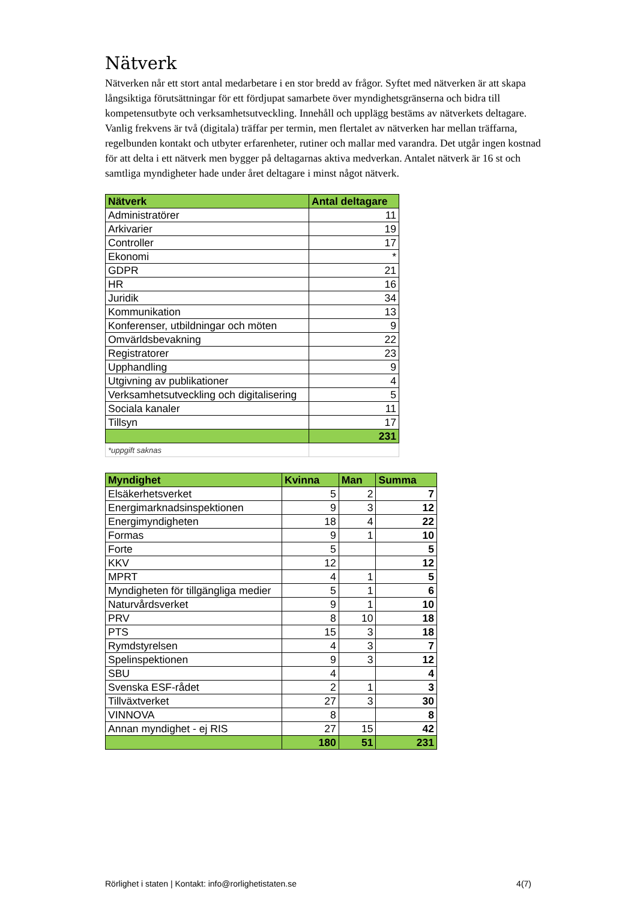Nätverk
Nätverken når ett stort antal medarbetare i en stor bredd av frågor. Syftet med nätverken är att skapa långsiktiga förutsättningar för ett fördjupat samarbete över myndighetsgränserna och bidra till kompetensutbyte och verksamhetsutveckling. Innehåll och upplägg bestäms av nätverkets deltagare. Vanlig frekvens är två (digitala) träffar per termin, men flertalet av nätverken har mellan träffarna, regelbunden kontakt och utbyter erfarenheter, rutiner och mallar med varandra. Det utgår ingen kostnad för att delta i ett nätverk men bygger på deltagarnas aktiva medverkan. Antalet nätverk är 16 st och samtliga myndigheter hade under året deltagare i minst något nätverk.
| Nätverk | Antal deltagare |
| --- | --- |
| Administratörer | 11 |
| Arkivarier | 19 |
| Controller | 17 |
| Ekonomi | * |
| GDPR | 21 |
| HR | 16 |
| Juridik | 34 |
| Kommunikation | 13 |
| Konferenser, utbildningar och möten | 9 |
| Omvärldsbevakning | 22 |
| Registratorer | 23 |
| Upphandling | 9 |
| Utgivning av publikationer | 4 |
| Verksamhetsutveckling och digitalisering | 5 |
| Sociala kanaler | 11 |
| Tillsyn | 17 |
| | 231 |
| *uppgift saknas | |
| Myndighet | Kvinna | Man | Summa |
| --- | --- | --- | --- |
| Elsäkerhetsverket | 5 | 2 | 7 |
| Energimarknadsinspektionen | 9 | 3 | 12 |
| Energimyndigheten | 18 | 4 | 22 |
| Formas | 9 | 1 | 10 |
| Forte | 5 | | 5 |
| KKV | 12 | | 12 |
| MPRT | 4 | 1 | 5 |
| Myndigheten för tillgängliga medier | 5 | 1 | 6 |
| Naturvårdsverket | 9 | 1 | 10 |
| PRV | 8 | 10 | 18 |
| PTS | 15 | 3 | 18 |
| Rymdstyrelsen | 4 | 3 | 7 |
| Spelinspektionen | 9 | 3 | 12 |
| SBU | 4 | | 4 |
| Svenska ESF-rådet | 2 | 1 | 3 |
| Tillväxtverket | 27 | 3 | 30 |
| VINNOVA | 8 | | 8 |
| Annan myndighet - ej RIS | 27 | 15 | 42 |
| | 180 | 51 | 231 |
Rörlighet i staten | Kontakt: info@rorlighetistaten.se 4(7)